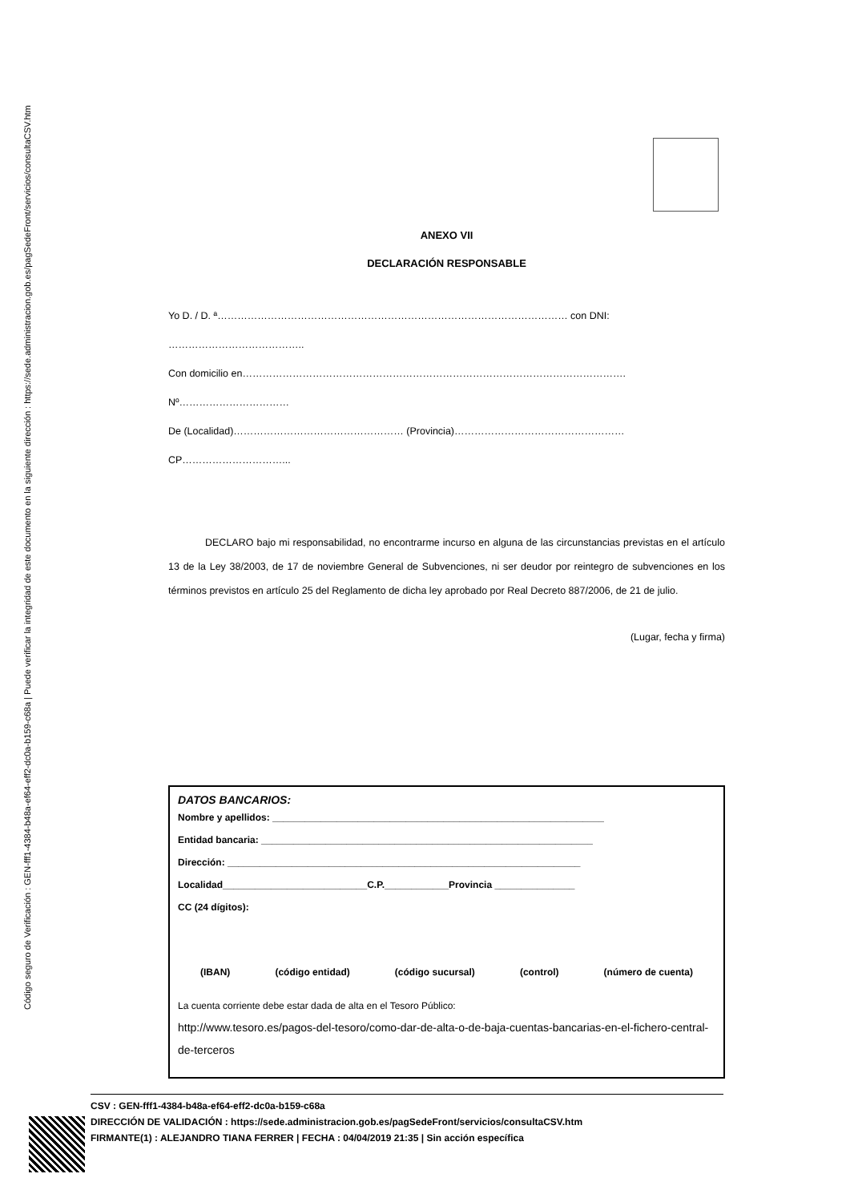Código seguro de Verificación : GEN-fff1-4384-b48a-ef64-eff2-dc0a-b159-c68a | Puede verificar la integridad de este documento en la siguiente dirección : https://sede.administracion.gob.es/pagSedeFront/servicios/consultaCSV.htm
ANEXO VII
DECLARACIÓN RESPONSABLE
Yo D. / D. ª…………………………………………………………………………………………… con DNI: …………………………………..
Con domicilio en……………………………………………………………………………………………………. Nº……………………………
De (Localidad)…………………………………………… (Provincia)…………………………………………… CP…………………………...
DECLARO bajo mi responsabilidad, no encontrarme incurso en alguna de las circunstancias previstas en el artículo 13 de la Ley 38/2003, de 17 de noviembre General de Subvenciones, ni ser deudor por reintegro de subvenciones en los términos previstos en artículo 25 del Reglamento de dicha ley aprobado por Real Decreto 887/2006, de 21 de julio.
(Lugar, fecha y firma)
DATOS BANCARIOS:
Nombre y apellidos: ______________________________________________________________
Entidad bancaria: ______________________________________________________________
Dirección: __________________________________________________________________
Localidad___________________________C.P.____________Provincia _______________
CC (24 dígitos):
(IBAN) (código entidad) (código sucursal) (control) (número de cuenta)
La cuenta corriente debe estar dada de alta en el Tesoro Público:
http://www.tesoro.es/pagos-del-tesoro/como-dar-de-alta-o-de-baja-cuentas-bancarias-en-el-fichero-central-de-terceros
CSV : GEN-fff1-4384-b48a-ef64-eff2-dc0a-b159-c68a
DIRECCIÓN DE VALIDACIÓN : https://sede.administracion.gob.es/pagSedeFront/servicios/consultaCSV.htm
FIRMANTE(1) : ALEJANDRO TIANA FERRER | FECHA : 04/04/2019 21:35 | Sin acción específica